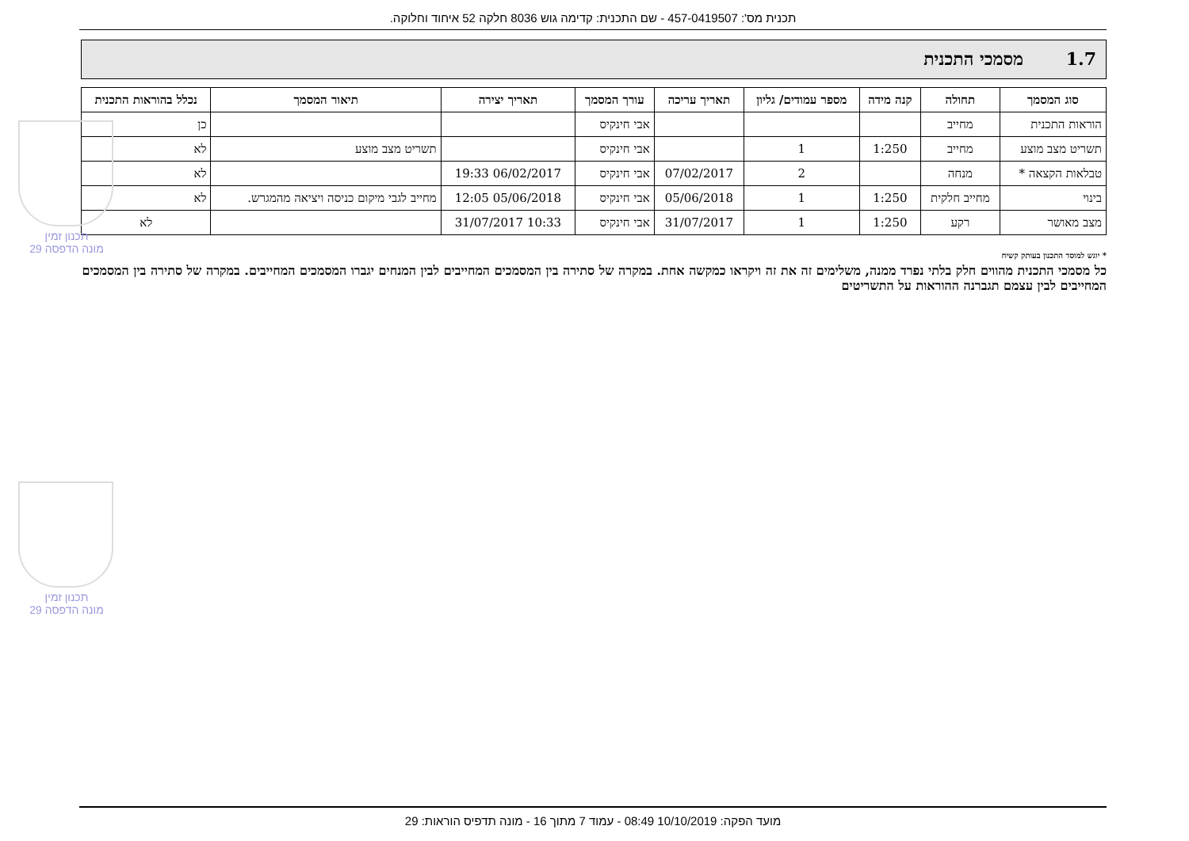תכנית מס': 457-0419507 - שם התכנית: קדימה גוש 8036 חלקה 52 איחוד וחלוקה.
1.7 מסמכי התכנית
| סוג המסמך | תחולה | קנה מידה | מספר עמודים/ גליון | תאריך עריכה | עורך המסמך | תאריך יצירה | תיאור המסמך | נכלל בהוראות התכנית |
| --- | --- | --- | --- | --- | --- | --- | --- | --- |
| הוראות התכנית | מחייב | | | | אבי חינקיס | | | כן |
| תשריט מצב מוצע | מחייב | 1:250 | 1 | | אבי חינקיס | | תשריט מצב מוצע | לא |
| טבלאות הקצאה * | מנחה | | 2 | 07/02/2017 | אבי חינקיס | 06/02/2017 19:33 | | לא |
| בינוי | מחייב חלקית | 1:250 | 1 | 05/06/2018 | אבי חינקיס | 05/06/2018 12:05 | מחייב לגבי מיקום כניסה ויציאה מהמגרש. | לא |
| מצב מאושר | רקע | 1:250 | 1 | 31/07/2017 | אבי חינקיס | 10:33 31/07/2017 | | לא |
* יוגש למוסד התכנון בעותק קשיח
כל מסמכי התכנית מהווים חלק בלתי נפרד ממנה, משלימים זה את זה ויקראו כמקשה אחת. במקרה של סתירה בין המסמכים המחייבים לבין המנחים יגברו המסמכים המחייבים. במקרה של סתירה בין המסמכים המחייבים לבין עצמם תגברנה ההוראות על התשריטים
תכנון זמין
מונה הדפסה 29
תכנון זמין
מונה הדפסה 29
מועד הפקה: 10/10/2019 08:49 - עמוד 7 מתוך 16 - מונה תדפיס הוראות: 29